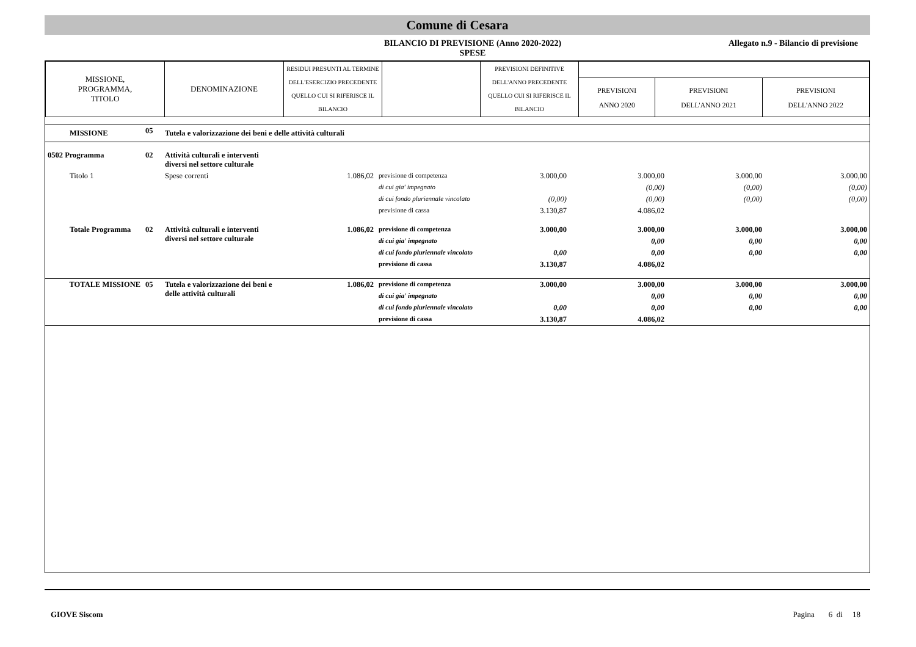Comune di Cesara
BILANCIO DI PREVISIONE (Anno 2020-2022)
SPESE
Allegato n.9 - Bilancio di previsione
| MISSIONE, PROGRAMMA, TITOLO | DENOMINAZIONE | RESIDUI PRESUNTI AL TERMINE DELL'ESERCIZIO PRECEDENTE QUELLO CUI SI RIFERISCE IL BILANCIO | | PREVISIONI DEFINITIVE DELL'ANNO PRECEDENTE QUELLO CUI SI RIFERISCE IL BILANCIO | | | |
| --- | --- | --- | --- | --- | --- | --- | --- |
| | | | | | PREVISIONI ANNO 2020 | PREVISIONI DELL'ANNO 2021 | PREVISIONI DELL'ANNO 2022 |
| MISSIONE | 05 | Tutela e valorizzazione dei beni e delle attività culturali | | | | | | |
| 0502 Programma | 02 | Attività culturali e interventi diversi nel settore culturale | | | | | | |
| Titolo 1 | | Spese correnti | 1.086,02 | previsione di competenza | 3.000,00 | 3.000,00 | 3.000,00 | 3.000,00 |
| | | | | di cui gia' impegnato | | (0,00) | (0,00) | (0,00) |
| | | | | di cui fondo pluriennale vincolato | (0,00) | (0,00) | (0,00) | (0,00) |
| | | | | previsione di cassa | 3.130,87 | 4.086,02 | | |
| Totale Programma | 02 | Attività culturali e interventi diversi nel settore culturale | 1.086,02 | previsione di competenza | 3.000,00 | 3.000,00 | 3.000,00 | 3.000,00 |
| | | | | di cui gia' impegnato | | 0,00 | 0,00 | 0,00 |
| | | | | di cui fondo pluriennale vincolato | 0,00 | 0,00 | 0,00 | 0,00 |
| | | | | previsione di cassa | 3.130,87 | 4.086,02 | | |
| TOTALE MISSIONE | 05 | Tutela e valorizzazione dei beni e delle attività culturali | 1.086,02 | previsione di competenza | 3.000,00 | 3.000,00 | 3.000,00 | 3.000,00 |
| | | | | di cui gia' impegnato | | 0,00 | 0,00 | 0,00 |
| | | | | di cui fondo pluriennale vincolato | 0,00 | 0,00 | 0,00 | 0,00 |
| | | | | previsione di cassa | 3.130,87 | 4.086,02 | | |
GIOVE Siscom Pagina 6 di 18